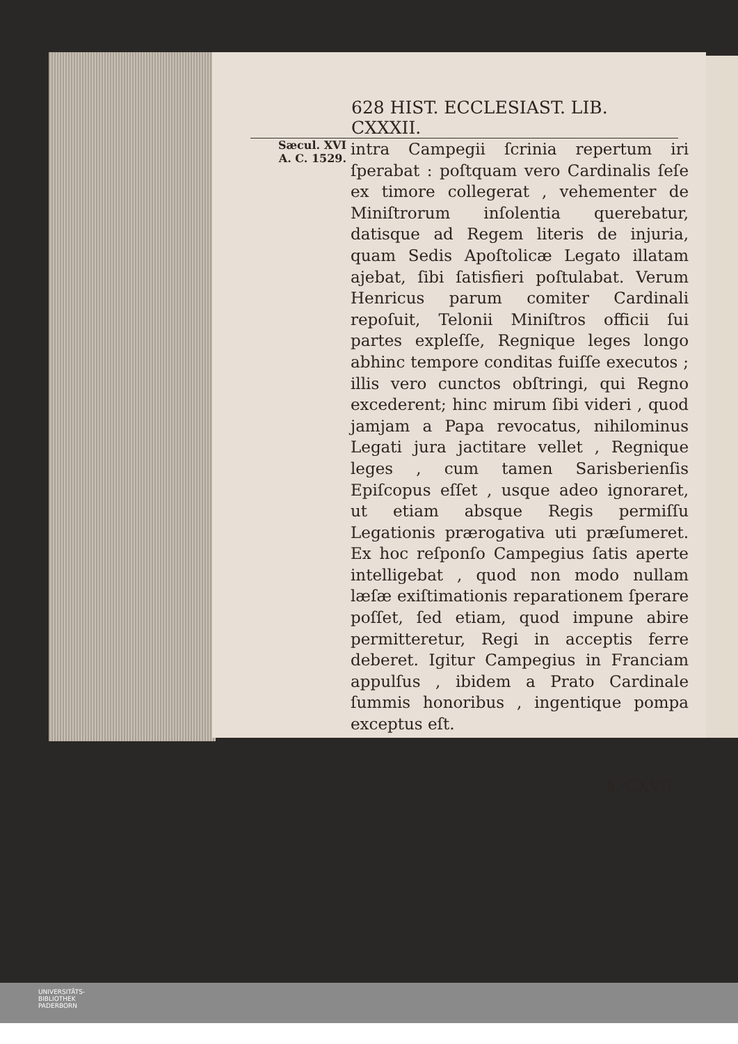628 HIST. ECCLESIAST. LIB. CXXXII.
Sæcul. XVI
A. C. 1529.
intra Campegii ſcrinia repertum iri ſperabat : poſtquam vero Cardinalis ſeſe ex timore collegerat , vehementer de Miniſtrorum inſolentia querebatur, datisque ad Regem literis de injuria, quam Sedis Apoſtolicæ Legato illatam ajebat, ſibi ſatisfieri poſtulabat. Verum Henricus parum comiter Cardinali repoſuit, Telonii Miniſtros officii ſui partes expleſſe, Regnique leges longo abhinc tempore conditas fuiſſe executos ; illis vero cunctos obſtringi, qui Regno excederent; hinc mirum ſibi videri , quod jamjam a Papa revocatus, nihilominus Legati jura jactitare vellet , Regnique leges , cum tamen Sarisberienſis Epiſcopus eſſet , usque adeo ignoraret, ut etiam absque Regis permiſſu Legationis prærogativa uti præſumeret. Ex hoc reſponſo Campegius ſatis aperte intelligebat , quod non modo nullam læſæ exiſtimationis reparationem ſperare poſſet, ſed etiam, quod impune abire permitteretur, Regi in acceptis ferre deberet. Igitur Campegius in Franciam appulſus , ibidem a Prato Cardinale ſummis honoribus , ingentique pompa exceptus eſt.
§. CXVII.
UNIVERSITÄTS-
BIBLIOTHEK
PADERBORN